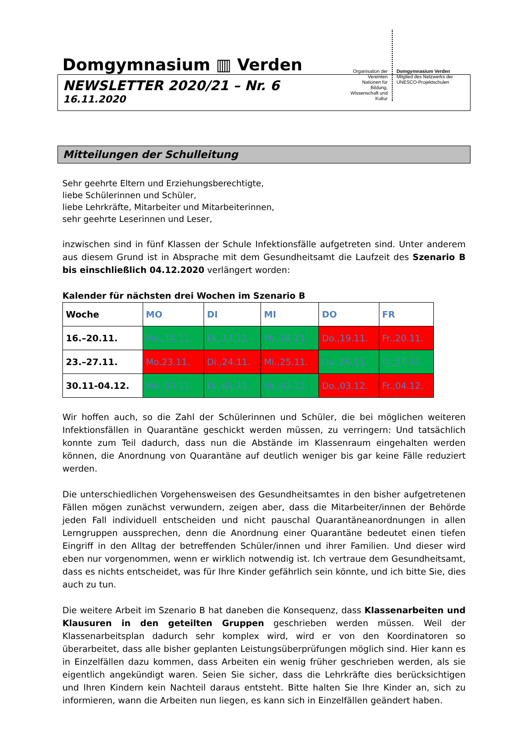Domgymnasium ▥ Verden
Organisation der Vereinten Nationen für Bildung, Wissenschaft und Kultur
Domgymnasium Verden
Mitglied des Netzwerks der UNESCO-Projektschulen
NEWSLETTER 2020/21 – Nr. 6
16.11.2020
Mitteilungen der Schulleitung
Sehr geehrte Eltern und Erziehungsberechtigte,
liebe Schülerinnen und Schüler,
liebe Lehrkräfte, Mitarbeiter und Mitarbeiterinnen,
sehr geehrte Leserinnen und Leser,
inzwischen sind in fünf Klassen der Schule Infektionsfälle aufgetreten sind. Unter anderem aus diesem Grund ist in Absprache mit dem Gesundheitsamt die Laufzeit des Szenario B bis einschließlich 04.12.2020 verlängert worden:
Kalender für nächsten drei Wochen im Szenario B
| Woche | MO | DI | MI | DO | FR |
| --- | --- | --- | --- | --- | --- |
| 16.–20.11. | Mo.,16.11. | Di.,17.11. | Mi.,18.11. | Do.,19.11. | Fr.,20.11. |
| 23.–27.11. | Mo.23.11. | Di.,24.11. | Mi.,25.11. | Do.,26.11. | Fr.,27.11. |
| 30.11-04.12. | Mo.,30.11. | Di.,01.12. | Mi.,02.12. | Do.,03.12. | Fr.,04.12. |
Wir hoffen auch, so die Zahl der Schülerinnen und Schüler, die bei möglichen weiteren Infektionsfällen in Quarantäne geschickt werden müssen, zu verringern: Und tatsächlich konnte zum Teil dadurch, dass nun die Abstände im Klassenraum eingehalten werden können, die Anordnung von Quarantäne auf deutlich weniger bis gar keine Fälle reduziert werden.
Die unterschiedlichen Vorgehensweisen des Gesundheitsamtes in den bisher aufgetretenen Fällen mögen zunächst verwundern, zeigen aber, dass die Mitarbeiter/innen der Behörde jeden Fall individuell entscheiden und nicht pauschal Quarantäneanordnungen in allen Lerngruppen aussprechen, denn die Anordnung einer Quarantäne bedeutet einen tiefen Eingriff in den Alltag der betreffenden Schüler/innen und ihrer Familien. Und dieser wird eben nur vorgenommen, wenn er wirklich notwendig ist. Ich vertraue dem Gesundheitsamt, dass es nichts entscheidet, was für Ihre Kinder gefährlich sein könnte, und ich bitte Sie, dies auch zu tun.
Die weitere Arbeit im Szenario B hat daneben die Konsequenz, dass Klassenarbeiten und Klausuren in den geteilten Gruppen geschrieben werden müssen. Weil der Klassenarbeitsplan dadurch sehr komplex wird, wird er von den Koordinatoren so überarbeitet, dass alle bisher geplanten Leistungsüberprüfungen möglich sind. Hier kann es in Einzelfällen dazu kommen, dass Arbeiten ein wenig früher geschrieben werden, als sie eigentlich angekündigt waren. Seien Sie sicher, dass die Lehrkräfte dies berücksichtigen und Ihren Kindern kein Nachteil daraus entsteht. Bitte halten Sie Ihre Kinder an, sich zu informieren, wann die Arbeiten nun liegen, es kann sich in Einzelfällen geändert haben.